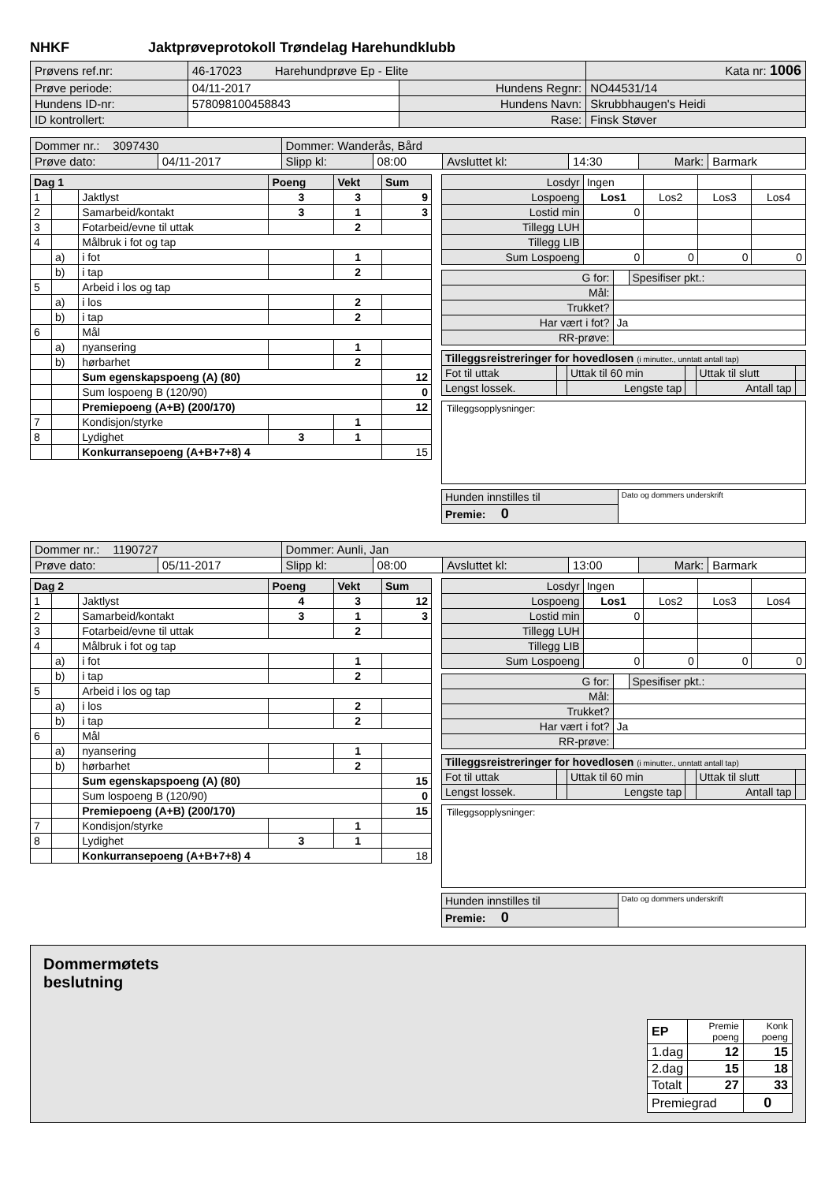NHKF Jaktprøveprotokoll Trøndelag Harehundklubb
| Prøvens ref.nr: | 46-17023 Harehundprøve Ep - Elite | | Kata nr: 1006 |
| Prøve periode: | 04/11-2017 | Hundens Regnr: | NO44531/14 |
| Hundens ID-nr: | 578098100458843 | Hundens Navn: | Skrubbhaugen's Heidi |
| ID kontrollert: | | Rase: | Finsk Støver |
| Dommer nr.: 3097430 | | Dommer: Wanderås, Bård | | | | | |
| Prøve dato: | 04/11-2017 | Slipp kl: | 08:00 | Avsluttet kl: | 14:30 | Mark: | Barmark |
| Dag 1 | | | Poeng | Vekt | Sum |
| 1 | | Jaktlyst | 3 | 3 | 9 |
| 2 | | Samarbeid/kontakt | 3 | 1 | 3 |
| 3 | | Fotarbeid/evne til uttak | | 2 | |
| 4 | | Målbruk i fot og tap | | | |
| | a) | i fot | | 1 | |
| | b) | i tap | | 2 | |
| 5 | | Arbeid i los og tap | | | |
| | a) | i los | | 2 | |
| | b) | i tap | | 2 | |
| 6 | | Mål | | | |
| | a) | nyansering | | 1 | |
| | b) | hørbarhet | | 2 | |
| | | Sum egenskapspoeng (A) (80) | | | 12 |
| | | Sum lospoeng B (120/90) | | | 0 |
| | | Premiepoeng (A+B) (200/170) | | | 12 |
| 7 | | Kondisjon/styrke | | 1 | |
| 8 | | Lydighet | 3 | 1 | |
| | | Konkurransepoeng (A+B+7+8) 4 | | | 15 |
| Losdyr | Ingen | | | |
| Lospoeng | Los1 | Los2 | Los3 | Los4 |
| Lostid min | 0 | | | |
| Tillegg LUH | | | | |
| Tillegg LIB | | | | |
| Sum Lospoeng | 0 | 0 | 0 | 0 |
| G for: | | Spesifiser pkt.: |
| Mål: | | |
| Trukket? | | |
| Har vært i fot? | Ja | |
| RR-prøve: | | |
| Tilleggsreistreringer for hovedlosen (i minutter., unntatt antall tap) | | | | | |
| Fot til uttak | | Uttak til 60 min | | Uttak til slutt | |
| Lengst lossek. | | Lengste tap | | Antall tap | |
Tilleggsopplysninger:
| Hunden innstilles til | Dato og dommers underskrift |
| Premie: 0 | |
| Dommer nr.: 1190727 | | Dommer: Aunli, Jan | | | | | |
| Prøve dato: | 05/11-2017 | Slipp kl: | 08:00 | Avsluttet kl: | 13:00 | Mark: | Barmark |
| Dag 2 | | | Poeng | Vekt | Sum |
| 1 | | Jaktlyst | 4 | 3 | 12 |
| 2 | | Samarbeid/kontakt | 3 | 1 | 3 |
| 3 | | Fotarbeid/evne til uttak | | 2 | |
| 4 | | Målbruk i fot og tap | | | |
| | a) | i fot | | 1 | |
| | b) | i tap | | 2 | |
| 5 | | Arbeid i los og tap | | | |
| | a) | i los | | 2 | |
| | b) | i tap | | 2 | |
| 6 | | Mål | | | |
| | a) | nyansering | | 1 | |
| | b) | hørbarhet | | 2 | |
| | | Sum egenskapspoeng (A) (80) | | | 15 |
| | | Sum lospoeng B (120/90) | | | 0 |
| | | Premiepoeng (A+B) (200/170) | | | 15 |
| 7 | | Kondisjon/styrke | | 1 | |
| 8 | | Lydighet | 3 | 1 | |
| | | Konkurransepoeng (A+B+7+8) 4 | | | 18 |
| Losdyr | Ingen | | | |
| Lospoeng | Los1 | Los2 | Los3 | Los4 |
| Lostid min | 0 | | | |
| Tillegg LUH | | | | |
| Tillegg LIB | | | | |
| Sum Lospoeng | 0 | 0 | 0 | 0 |
| G for: | | Spesifiser pkt.: |
| Mål: | | |
| Trukket? | | |
| Har vært i fot? | Ja | |
| RR-prøve: | | |
| Tilleggsreistreringer for hovedlosen (i minutter., unntatt antall tap) | | | | | |
| Fot til uttak | | Uttak til 60 min | | Uttak til slutt | |
| Lengst lossek. | | Lengste tap | | Antall tap | |
Tilleggsopplysninger:
| Hunden innstilles til | Dato og dommers underskrift |
| Premie: 0 | |
Dommermøtets
beslutning
| EP | Premie poeng | Konk poeng |
| 1.dag | 12 | 15 |
| 2.dag | 15 | 18 |
| Totalt | 27 | 33 |
| Premiegrad | | 0 |